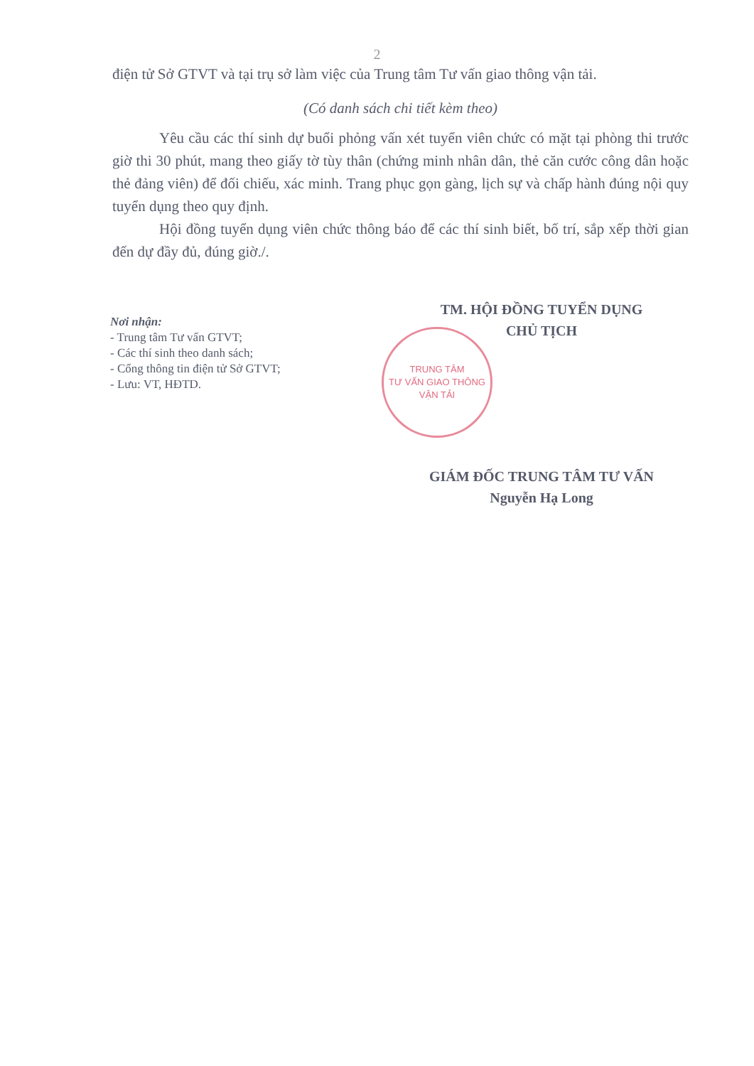2
điện tử Sở GTVT và tại trụ sở làm việc của Trung tâm Tư vấn giao thông vận tải.
(Có danh sách chi tiết kèm theo)
Yêu cầu các thí sinh dự buổi phỏng vấn xét tuyển viên chức có mặt tại phòng thi trước giờ thi 30 phút, mang theo giấy tờ tùy thân (chứng minh nhân dân, thẻ căn cước công dân hoặc thẻ đảng viên) để đối chiếu, xác minh. Trang phục gọn gàng, lịch sự và chấp hành đúng nội quy tuyển dụng theo quy định.
Hội đồng tuyển dụng viên chức thông báo để các thí sinh biết, bố trí, sắp xếp thời gian đến dự đầy đủ, đúng giờ./.
Nơi nhận:
- Trung tâm Tư vấn GTVT;
- Các thí sinh theo danh sách;
- Cổng thông tin điện tử Sở GTVT;
- Lưu: VT, HĐTD.
TM. HỘI ĐỒNG TUYỂN DỤNG
CHỦ TỊCH
TRUNG TÂM
TƯ VẤN GIAO THÔNG
VẬN TẢI
GIÁM ĐỐC TRUNG TÂM TƯ VẤN
Nguyễn Hạ Long